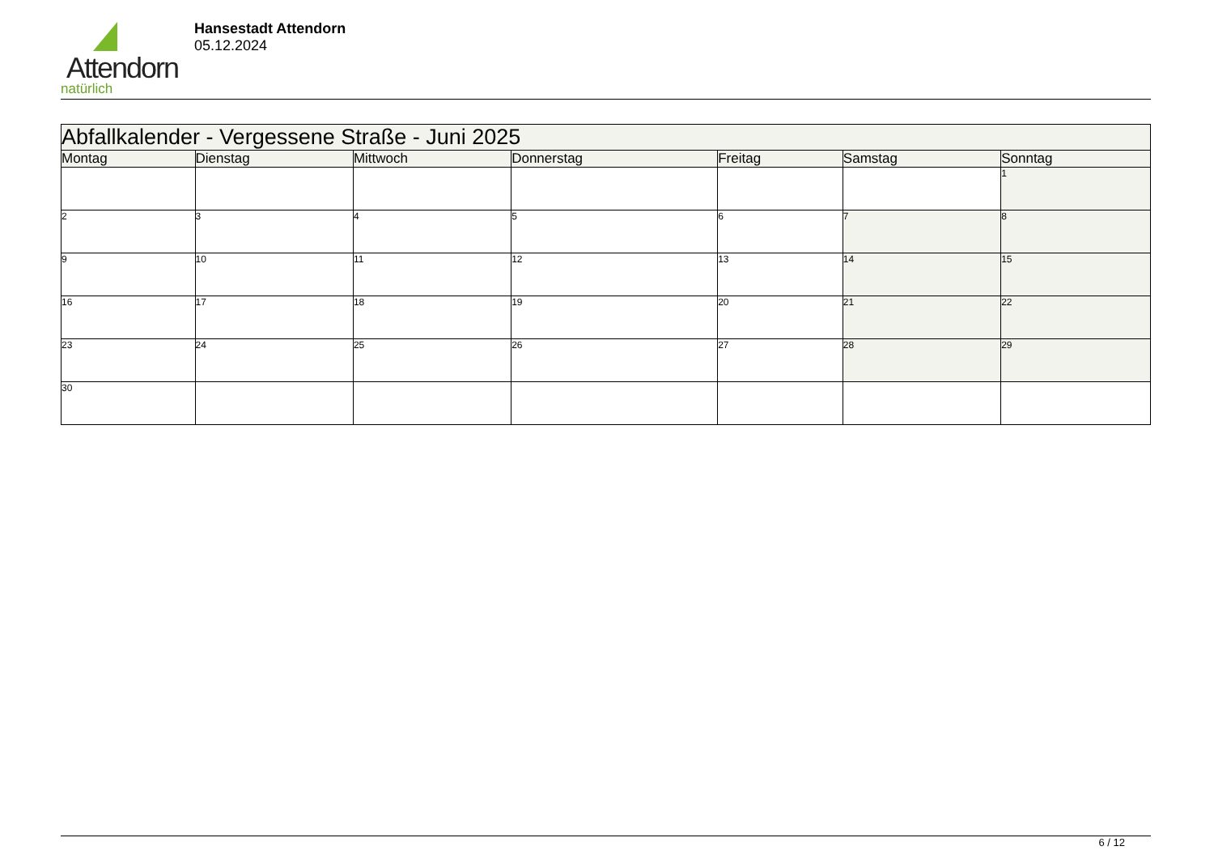Attendorn
natürlich
Hansestadt Attendorn
05.12.2024
| Abfallkalender - Vergessene Straße - Juni 2025 | | | | | | |
| --- | --- | --- | --- | --- | --- | --- |
| Montag | Dienstag | Mittwoch | Donnerstag | Freitag | Samstag | Sonntag |
| | | | | | | 1 |
| 2 | 3 | 4 | 5 | 6 | 7 | 8 |
| 9 | 10 | 11 | 12 | 13 | 14 | 15 |
| 16 | 17 | 18 | 19 | 20 | 21 | 22 |
| 23 | 24 | 25 | 26 | 27 | 28 | 29 |
| 30 | | | | | | |
6 / 12